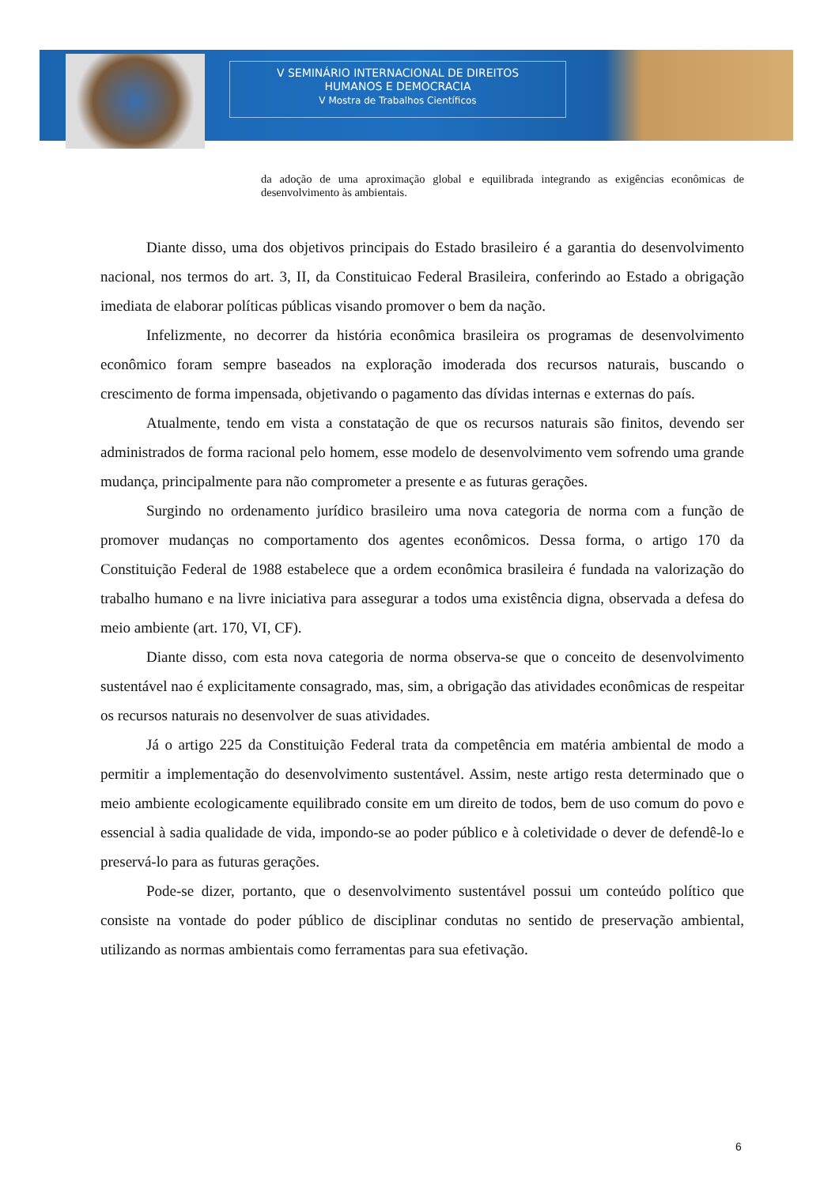V SEMINÁRIO INTERNACIONAL DE DIREITOS
HUMANOS E DEMOCRACIA
V Mostra de Trabalhos Científicos
da adoção de uma aproximação global e equilibrada integrando as exigências econômicas de desenvolvimento às ambientais.
Diante disso, uma dos objetivos principais do Estado brasileiro é a garantia do desenvolvimento nacional, nos termos do art. 3, II, da Constituicao Federal Brasileira, conferindo ao Estado a obrigação imediata de elaborar políticas públicas visando promover o bem da nação.
Infelizmente, no decorrer da história econômica brasileira os programas de desenvolvimento econômico foram sempre baseados na exploração imoderada dos recursos naturais, buscando o crescimento de forma impensada, objetivando o pagamento das dívidas internas e externas do país.
Atualmente, tendo em vista a constatação de que os recursos naturais são finitos, devendo ser administrados de forma racional pelo homem, esse modelo de desenvolvimento vem sofrendo uma grande mudança, principalmente para não comprometer a presente e as futuras gerações.
Surgindo no ordenamento jurídico brasileiro uma nova categoria de norma com a função de promover mudanças no comportamento dos agentes econômicos. Dessa forma, o artigo 170 da Constituição Federal de 1988 estabelece que a ordem econômica brasileira é fundada na valorização do trabalho humano e na livre iniciativa para assegurar a todos uma existência digna, observada a defesa do meio ambiente (art. 170, VI, CF).
Diante disso, com esta nova categoria de norma observa-se que o conceito de desenvolvimento sustentável nao é explicitamente consagrado, mas, sim, a obrigação das atividades econômicas de respeitar os recursos naturais no desenvolver de suas atividades.
Já o artigo 225 da Constituição Federal trata da competência em matéria ambiental de modo a permitir a implementação do desenvolvimento sustentável. Assim, neste artigo resta determinado que o meio ambiente ecologicamente equilibrado consite em um direito de todos, bem de uso comum do povo e essencial à sadia qualidade de vida, impondo-se ao poder público e à coletividade o dever de defendê-lo e preservá-lo para as futuras gerações.
Pode-se dizer, portanto, que o desenvolvimento sustentável possui um conteúdo político que consiste na vontade do poder público de disciplinar condutas no sentido de preservação ambiental, utilizando as normas ambientais como ferramentas para sua efetivação.
6